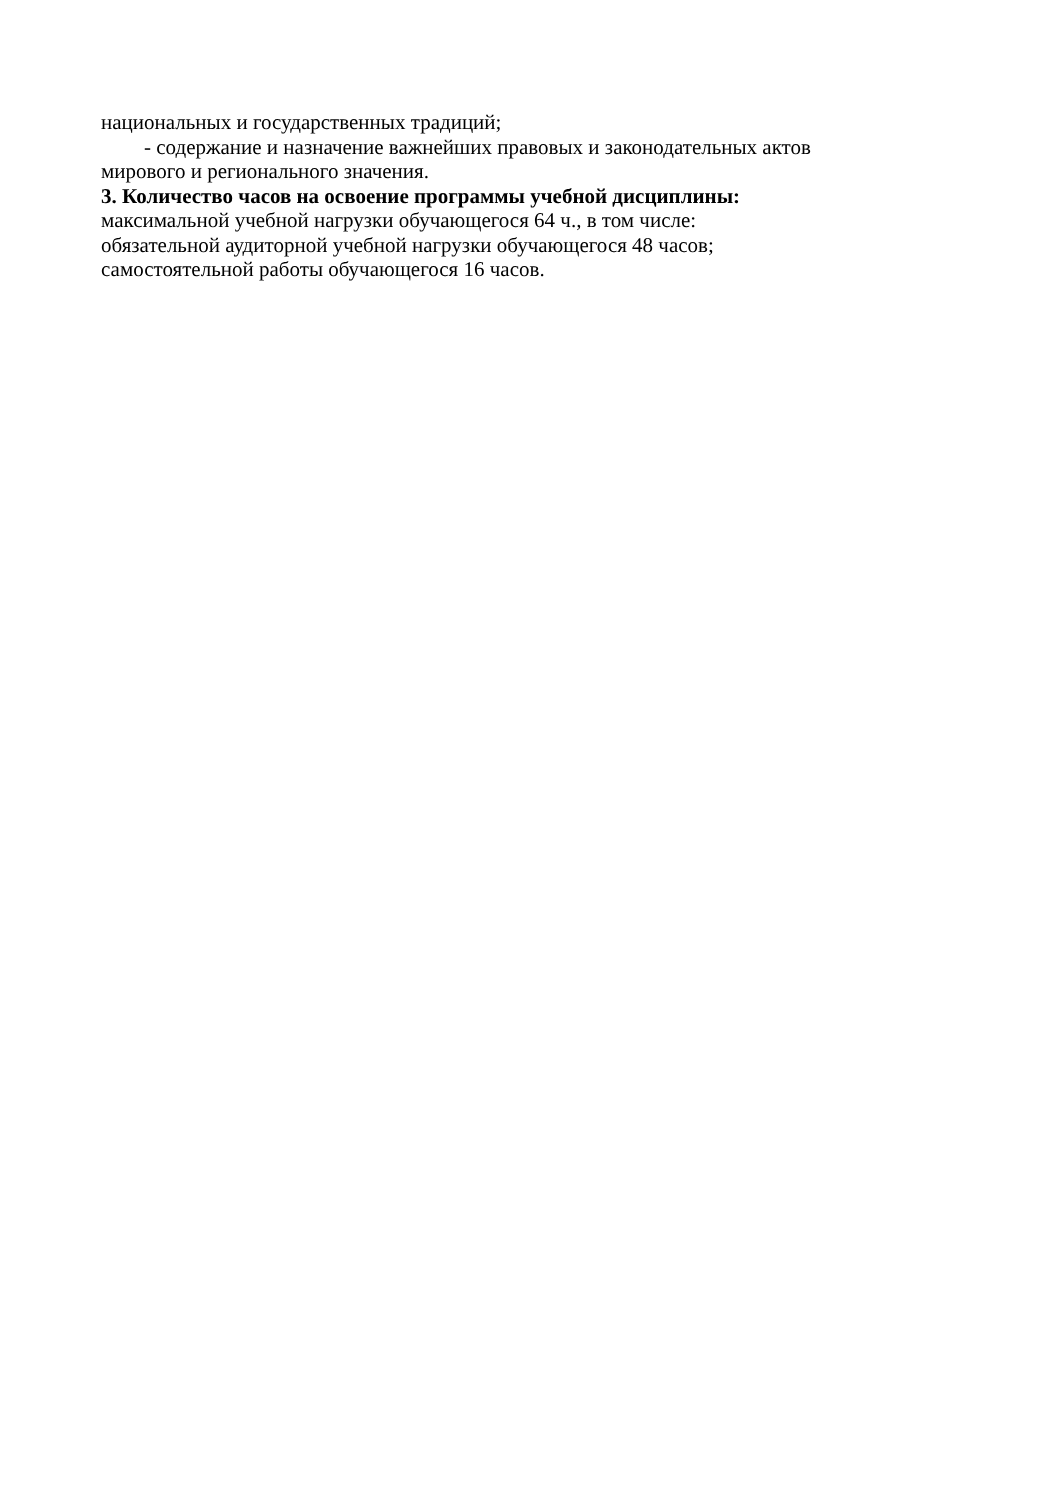национальных и государственных традиций;
- содержание и назначение важнейших правовых и законодательных актов
мирового и регионального значения.
3. Количество часов на освоение программы учебной дисциплины:
максимальной учебной нагрузки обучающегося 64 ч., в том числе:
обязательной аудиторной учебной нагрузки обучающегося 48 часов;
самостоятельной работы обучающегося 16 часов.